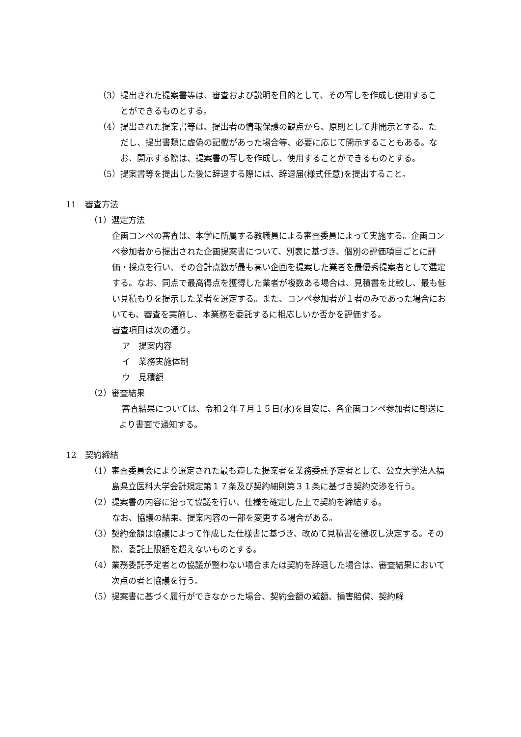（3）提出された提案書等は、審査および説明を目的として、その写しを作成し使用することができるものとする。
（4）提出された提案書等は、提出者の情報保護の観点から、原則として非開示とする。ただし、提出書類に虚偽の記載があった場合等、必要に応じて開示することもある。なお、開示する際は、提案書の写しを作成し、使用することができるものとする。
（5）提案書等を提出した後に辞退する際には、辞退届(様式任意)を提出すること。
11　審査方法
（1）選定方法
企画コンペの審査は、本学に所属する教職員による審査委員によって実施する。企画コンペ参加者から提出された企画提案書について、別表に基づき、個別の評価項目ごとに評価・採点を行い、その合計点数が最も高い企画を提案した業者を最優秀提案者として選定する。なお、同点で最高得点を獲得した業者が複数ある場合は、見積書を比較し、最も低い見積もりを提示した業者を選定する。また、コンペ参加者が１者のみであった場合においても、審査を実施し、本業務を委託するに相応しいか否かを評価する。
審査項目は次の通り。
ア　提案内容
イ　業務実施体制
ウ　見積額
（2）審査結果
審査結果については、令和２年７月１５日(水)を目安に、各企画コンペ参加者に郵送により書面で通知する。
12　契約締結
（1）審査委員会により選定された最も適した提案者を業務委託予定者として、公立大学法人福島県立医科大学会計規定第１７条及び契約細則第３１条に基づき契約交渉を行う。
（2）提案書の内容に沿って協議を行い、仕様を確定した上で契約を締結する。
なお、協議の結果、提案内容の一部を変更する場合がある。
（3）契約金額は協議によって作成した仕様書に基づき、改めて見積書を徴収し決定する。その際、委託上限額を超えないものとする。
（4）業務委託予定者との協議が整わない場合または契約を辞退した場合は、審査結果において次点の者と協議を行う。
（5）提案書に基づく履行ができなかった場合、契約金額の減額、損害賠償、契約解